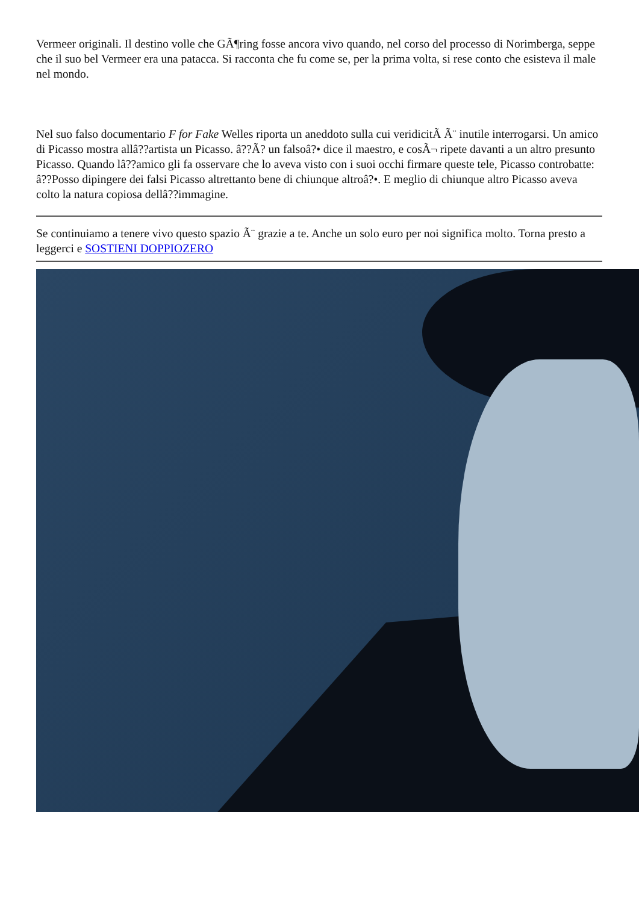Vermeer originali. Il destino volle che GÃ¶ring fosse ancora vivo quando, nel corso del processo di Norimberga, seppe che il suo bel Vermeer era una patacca. Si racconta che fu come se, per la prima volta, si rese conto che esisteva il male nel mondo.
Nel suo falso documentario F for Fake Welles riporta un aneddoto sulla cui veridicitÃ Ã¨ inutile interrogarsi. Un amico di Picasso mostra allâ??artista un Picasso. â??Ã? un falsoâ?• dice il maestro, e cosÃ¬ ripete davanti a un altro presunto Picasso. Quando lâ??amico gli fa osservare che lo aveva visto con i suoi occhi firmare queste tele, Picasso controbatte: â??Posso dipingere dei falsi Picasso altrettanto bene di chiunque altroâ?•. E meglio di chiunque altro Picasso aveva colto la natura copiosa dellâ??immagine.
Se continuiamo a tenere vivo questo spazio Ã¨ grazie a te. Anche un solo euro per noi significa molto. Torna presto a leggerci e SOSTIENI DOPPIOZERO